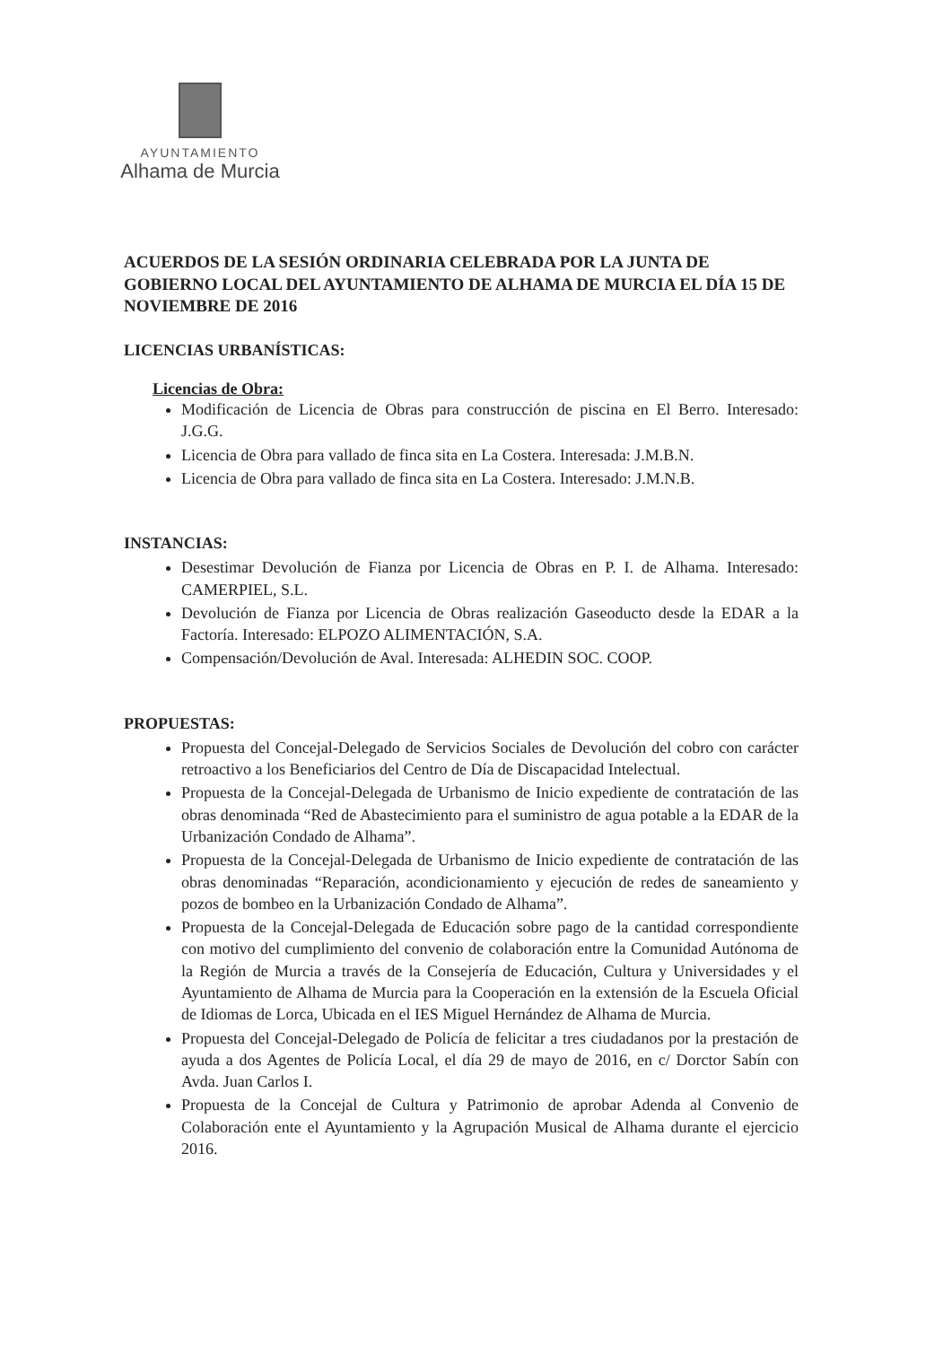AYUNTAMIENTO
Alhama de Murcia
ACUERDOS DE LA SESIÓN ORDINARIA CELEBRADA POR LA JUNTA DE GOBIERNO LOCAL DEL AYUNTAMIENTO DE ALHAMA DE MURCIA EL DÍA 15 DE NOVIEMBRE DE 2016
LICENCIAS URBANÍSTICAS:
Licencias de Obra:
Modificación de Licencia de Obras para construcción de piscina en El Berro. Interesado: J.G.G.
Licencia de Obra para vallado de finca sita en La Costera. Interesada: J.M.B.N.
Licencia de Obra para vallado de finca sita en La Costera. Interesado: J.M.N.B.
INSTANCIAS:
Desestimar Devolución de Fianza por Licencia de Obras en P. I. de Alhama. Interesado: CAMERPIEL, S.L.
Devolución de Fianza por Licencia de Obras realización Gaseoducto desde la EDAR a la Factoría. Interesado: ELPOZO ALIMENTACIÓN, S.A.
Compensación/Devolución de Aval. Interesada: ALHEDIN SOC. COOP.
PROPUESTAS:
Propuesta del Concejal-Delegado de Servicios Sociales de Devolución del cobro con carácter retroactivo a los Beneficiarios del Centro de Día de Discapacidad Intelectual.
Propuesta de la Concejal-Delegada de Urbanismo de Inicio expediente de contratación de las obras denominada “Red de Abastecimiento para el suministro de agua potable a la EDAR de la Urbanización Condado de Alhama”.
Propuesta de la Concejal-Delegada de Urbanismo de Inicio expediente de contratación de las obras denominadas “Reparación, acondicionamiento y ejecución de redes de saneamiento y pozos de bombeo en la Urbanización Condado de Alhama”.
Propuesta de la Concejal-Delegada de Educación sobre pago de la cantidad correspondiente con motivo del cumplimiento del convenio de colaboración entre la Comunidad Autónoma de la Región de Murcia a través de la Consejería de Educación, Cultura y Universidades y el Ayuntamiento de Alhama de Murcia para la Cooperación en la extensión de la Escuela Oficial de Idiomas de Lorca, Ubicada en el IES Miguel Hernández de Alhama de Murcia.
Propuesta del Concejal-Delegado de Policía de felicitar a tres ciudadanos por la prestación de ayuda a dos Agentes de Policía Local, el día 29 de mayo de 2016, en c/ Dorctor Sabín con Avda. Juan Carlos I.
Propuesta de la Concejal de Cultura y Patrimonio de aprobar Adenda al Convenio de Colaboración ente el Ayuntamiento y la Agrupación Musical de Alhama durante el ejercicio 2016.